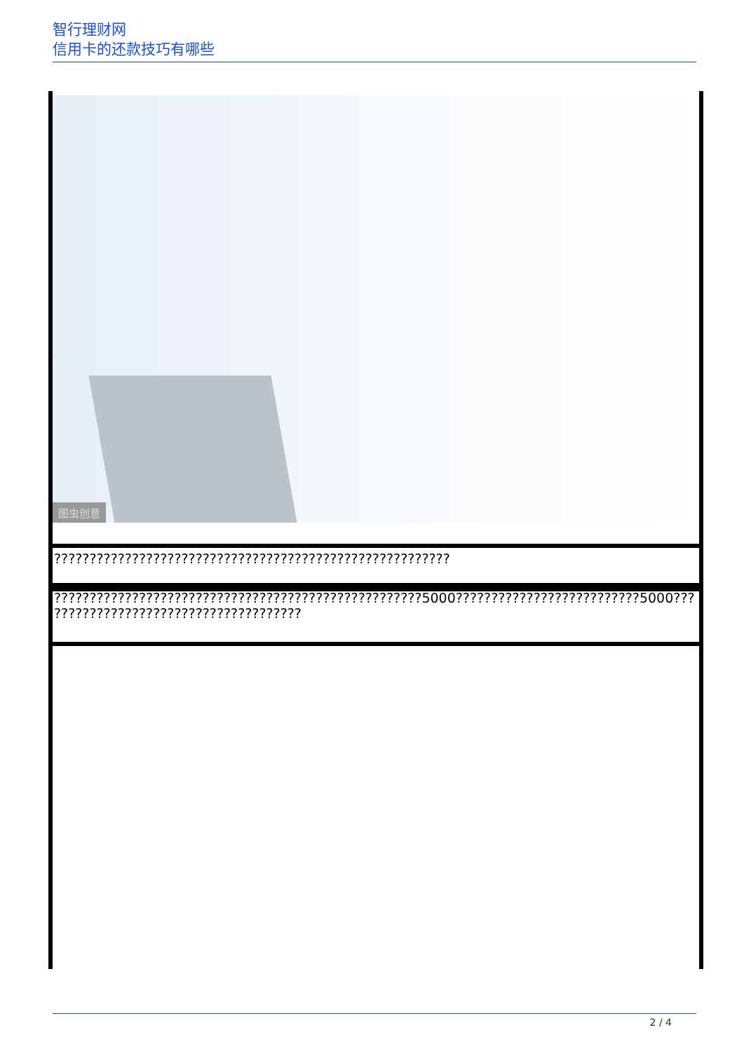智行理财网
信用卡的还款技巧有哪些
图虫创意
| ???????????????????????????????????????????????????????? |
| ????????????????????????????????????????????????????5000??????????????????????????5000??? ??????????????????????????????????? |
2 / 4